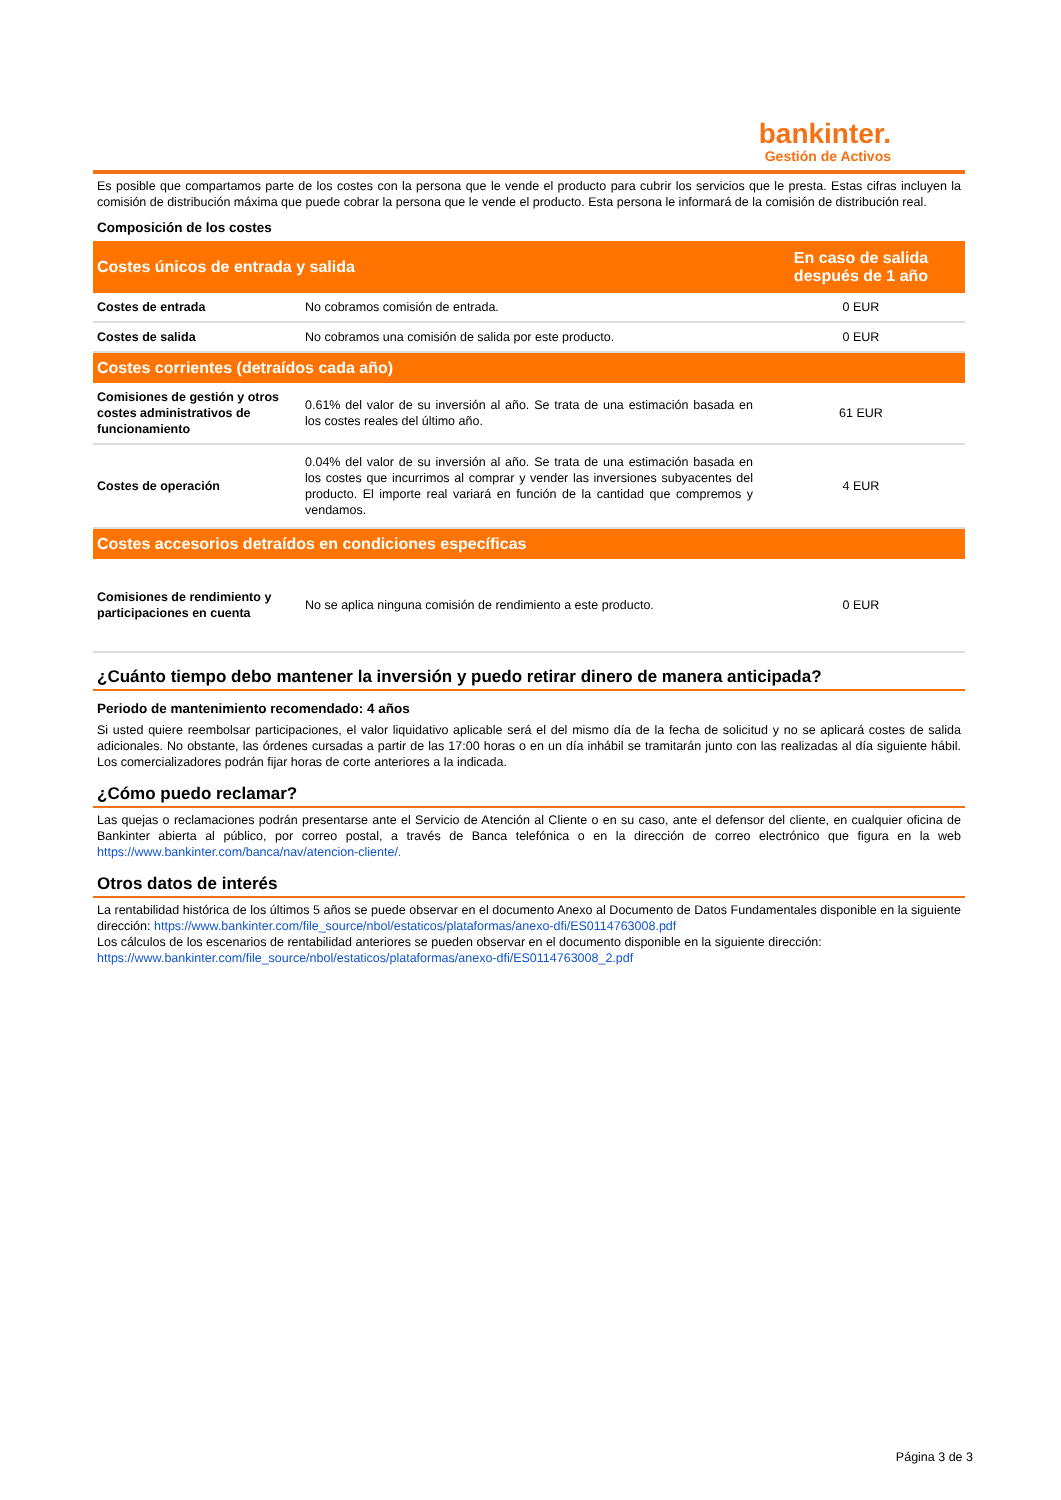bankinter.
Gestión de Activos
Es posible que compartamos parte de los costes con la persona que le vende el producto para cubrir los servicios que le presta. Estas cifras incluyen la comisión de distribución máxima que puede cobrar la persona que le vende el producto. Esta persona le informará de la comisión de distribución real.
Composición de los costes
| Costes únicos de entrada y salida | | En caso de salida después de 1 año |
| --- | --- | --- |
| Costes de entrada | No cobramos comisión de entrada. | 0 EUR |
| Costes de salida | No cobramos una comisión de salida por este producto. | 0 EUR |
| Costes corrientes (detraídos cada año) | | |
| Comisiones de gestión y otros costes administrativos de funcionamiento | 0.61% del valor de su inversión al año. Se trata de una estimación basada en los costes reales del último año. | 61 EUR |
| Costes de operación | 0.04% del valor de su inversión al año. Se trata de una estimación basada en los costes que incurrimos al comprar y vender las inversiones subyacentes del producto. El importe real variará en función de la cantidad que compremos y vendamos. | 4 EUR |
| Costes accesorios detraídos en condiciones específicas | | |
| Comisiones de rendimiento y participaciones en cuenta | No se aplica ninguna comisión de rendimiento a este producto. | 0 EUR |
¿Cuánto tiempo debo mantener la inversión y puedo retirar dinero de manera anticipada?
Periodo de mantenimiento recomendado: 4 años
Si usted quiere reembolsar participaciones, el valor liquidativo aplicable será el del mismo día de la fecha de solicitud y no se aplicará costes de salida adicionales. No obstante, las órdenes cursadas a partir de las 17:00 horas o en un día inhábil se tramitarán junto con las realizadas al día siguiente hábil. Los comercializadores podrán fijar horas de corte anteriores a la indicada.
¿Cómo puedo reclamar?
Las quejas o reclamaciones podrán presentarse ante el Servicio de Atención al Cliente o en su caso, ante el defensor del cliente, en cualquier oficina de Bankinter abierta al público, por correo postal, a través de Banca telefónica o en la dirección de correo electrónico que figura en la web https://www.bankinter.com/banca/nav/atencion-cliente/.
Otros datos de interés
La rentabilidad histórica de los últimos 5 años se puede observar en el documento Anexo al Documento de Datos Fundamentales disponible en la siguiente dirección: https://www.bankinter.com/file_source/nbol/estaticos/plataformas/anexo-dfi/ES0114763008.pdf
Los cálculos de los escenarios de rentabilidad anteriores se pueden observar en el documento disponible en la siguiente dirección:
https://www.bankinter.com/file_source/nbol/estaticos/plataformas/anexo-dfi/ES0114763008_2.pdf
Página 3 de 3